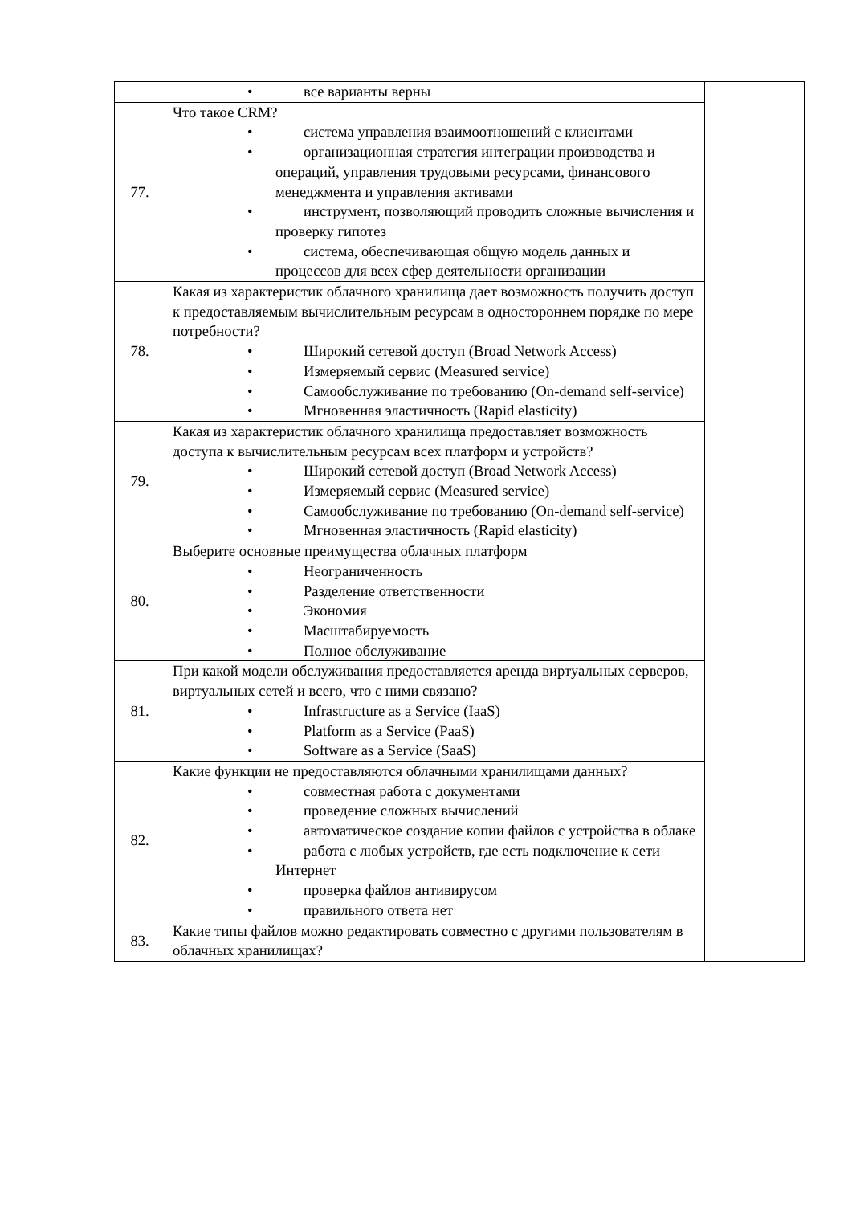| | • все варианты верны | |
| 77. | Что такое CRM? • система управления взаимоотношений с клиентами • организационная стратегия интеграции производства и операций, управления трудовыми ресурсами, финансового менеджмента и управления активами • инструмент, позволяющий проводить сложные вычисления и проверку гипотез • система, обеспечивающая общую модель данных и процессов для всех сфер деятельности организации | |
| 78. | Какая из характеристик облачного хранилища дает возможность получить доступ к предоставляемым вычислительным ресурсам в одностороннем порядке по мере потребности? • Широкий сетевой доступ (Broad Network Access) • Измеряемый сервис (Measured service) • Самообслуживание по требованию (On-demand self-service) • Мгновенная эластичность (Rapid elasticity) | |
| 79. | Какая из характеристик облачного хранилища предоставляет возможность доступа к вычислительным ресурсам всех платформ и устройств? • Широкий сетевой доступ (Broad Network Access) • Измеряемый сервис (Measured service) • Самообслуживание по требованию (On-demand self-service) • Мгновенная эластичность (Rapid elasticity) | |
| 80. | Выберите основные преимущества облачных платформ • Неограниченность • Разделение ответственности • Экономия • Масштабируемость • Полное обслуживание | |
| 81. | При какой модели обслуживания предоставляется аренда виртуальных серверов, виртуальных сетей и всего, что с ними связано? • Infrastructure as a Service (IaaS) • Platform as a Service (PaaS) • Software as a Service (SaaS) | |
| 82. | Какие функции не предоставляются облачными хранилищами данных? • совместная работа с документами • проведение сложных вычислений • автоматическое создание копии файлов с устройства в облаке • работа с любых устройств, где есть подключение к сети Интернет • проверка файлов антивирусом • правильного ответа нет | |
| 83. | Какие типы файлов можно редактировать совместно с другими пользователям в облачных хранилищах? | |